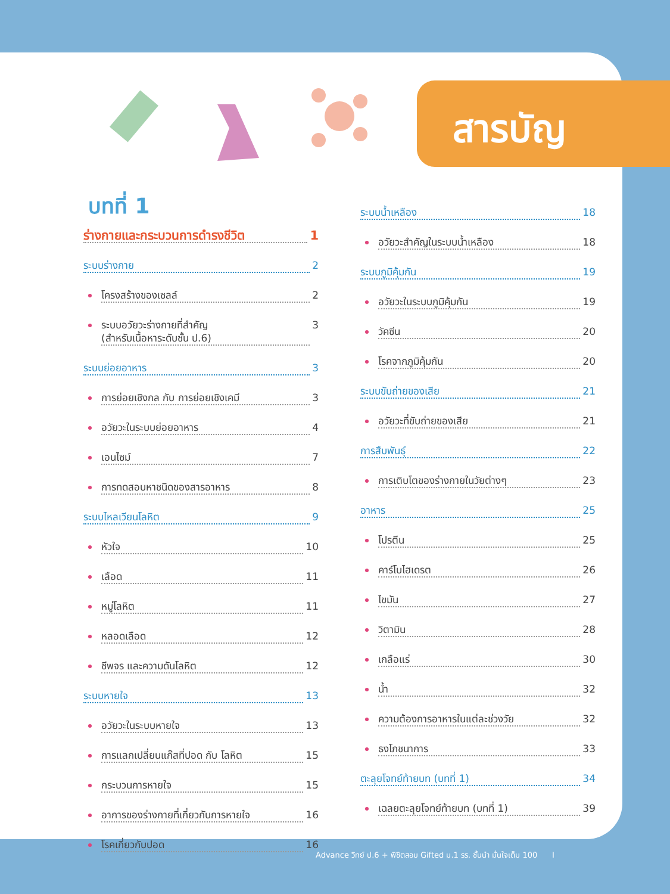สารบัญ
บทที่ 1
ร่างกายและกระบวนการดำรงชีวิต 1
ระบบร่างกาย 2
โครงสร้างของเซลล์ 2
ระบบอวัยวะร่างกายที่สำคัญ
(สำหรับเนื้อหาระดับชั้น ป.6) 3
ระบบย่อยอาหาร 3
การย่อยเชิงกล กับ การย่อยเชิงเคมี 3
อวัยวะในระบบย่อยอาหาร 4
เอนไซม์ 7
การทดสอบหาชนิดของสารอาหาร 8
ระบบไหลเวียนโลหิต 9
หัวใจ 10
เลือด 11
หมู่โลหิต 11
หลอดเลือด 12
ชีพจร และความดันโลหิต 12
ระบบหายใจ 13
อวัยวะในระบบหายใจ 13
การแลกเปลี่ยนแก๊สที่ปอด กับ โลหิต 15
กระบวนการหายใจ 15
อาการของร่างกายที่เกี่ยวกับการหายใจ 16
โรคเกี่ยวกับปอด 16
ระบบน้ำเหลือง 18
อวัยวะสำคัญในระบบน้ำเหลือง 18
ระบบภูมิคุ้มกัน 19
อวัยวะในระบบภูมิคุ้มกัน 19
วัคซีน 20
โรคจากภูมิคุ้มกัน 20
ระบบขับถ่ายของเสีย 21
อวัยวะที่ขับถ่ายของเสีย 21
การสืบพันธุ์ 22
การเติบโตของร่างกายในวัยต่างๆ 23
อาหาร 25
โปรตีน 25
คาร์โบไฮเดรต 26
ไขมัน 27
วิตามิน 28
เกลือแร่ 30
น้ำ 32
ความต้องการอาหารในแต่ละช่วงวัย 32
ธงโภชนาการ 33
ตะลุยโจทย์ท้ายบท (บทที่ 1) 34
เฉลยตะลุยโจทย์ท้ายบท (บทที่ 1) 39
Advance วิทย์ ป.6 + พิชิตสอบ Gifted ม.1 รร. ชั้นนำ มั่นใจเต็ม 100 I